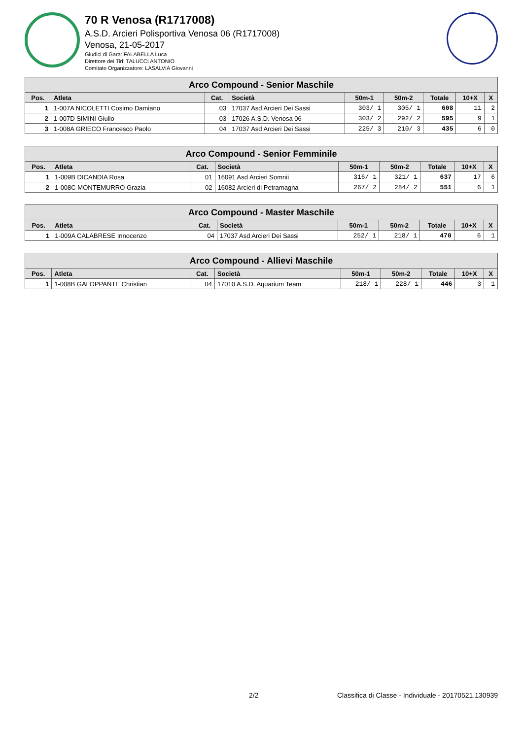70 R Venosa (R1717008)
A.S.D. Arcieri Polisportiva Venosa 06 (R1717008)
Venosa, 21-05-2017
Giudici di Gara: FALABELLA Luca
Direttore dei Tiri: TALUCCI ANTONIO
Comitato Organizzatore: LASALVIA Giovanni
| Arco Compound - Senior Maschile | | | | | | | | |
| --- | --- | --- | --- | --- | --- | --- | --- | --- |
| Pos. | Atleta | Cat. | Società | 50m-1 | 50m-2 | Totale | 10+X | X |
| 1 | 1-007A NICOLETTI Cosimo Damiano | 03 | 17037 Asd Arcieri Dei Sassi | 303/ 1 | 305/ 1 | 608 | 11 | 2 |
| 2 | 1-007D SIMINI Giulio | 03 | 17026 A.S.D. Venosa 06 | 303/ 2 | 292/ 2 | 595 | 9 | 1 |
| 3 | 1-008A GRIECO Francesco Paolo | 04 | 17037 Asd Arcieri Dei Sassi | 225/ 3 | 210/ 3 | 435 | 6 | 0 |
| Arco Compound - Senior Femminile | | | | | | | | |
| --- | --- | --- | --- | --- | --- | --- | --- | --- |
| Pos. | Atleta | Cat. | Società | 50m-1 | 50m-2 | Totale | 10+X | X |
| 1 | 1-009B DICANDIA Rosa | 01 | 16091 Asd Arcieri Somnii | 316/ 1 | 321/ 1 | 637 | 17 | 6 |
| 2 | 1-008C MONTEMURRO Grazia | 02 | 16082 Arcieri di Petramagna | 267/ 2 | 284/ 2 | 551 | 6 | 1 |
| Arco Compound - Master Maschile | | | | | | | | |
| --- | --- | --- | --- | --- | --- | --- | --- | --- |
| Pos. | Atleta | Cat. | Società | 50m-1 | 50m-2 | Totale | 10+X | X |
| 1 | 1-009A CALABRESE Innocenzo | 04 | 17037 Asd Arcieri Dei Sassi | 252/ 1 | 218/ 1 | 470 | 6 | 1 |
| Arco Compound - Allievi Maschile | | | | | | | | |
| --- | --- | --- | --- | --- | --- | --- | --- | --- |
| Pos. | Atleta | Cat. | Società | 50m-1 | 50m-2 | Totale | 10+X | X |
| 1 | 1-008B GALOPPANTE Christian | 04 | 17010 A.S.D. Aquarium Team | 218/ 1 | 228/ 1 | 446 | 3 | 1 |
2/2 Classifica di Classe - Individuale - 20170521.130939